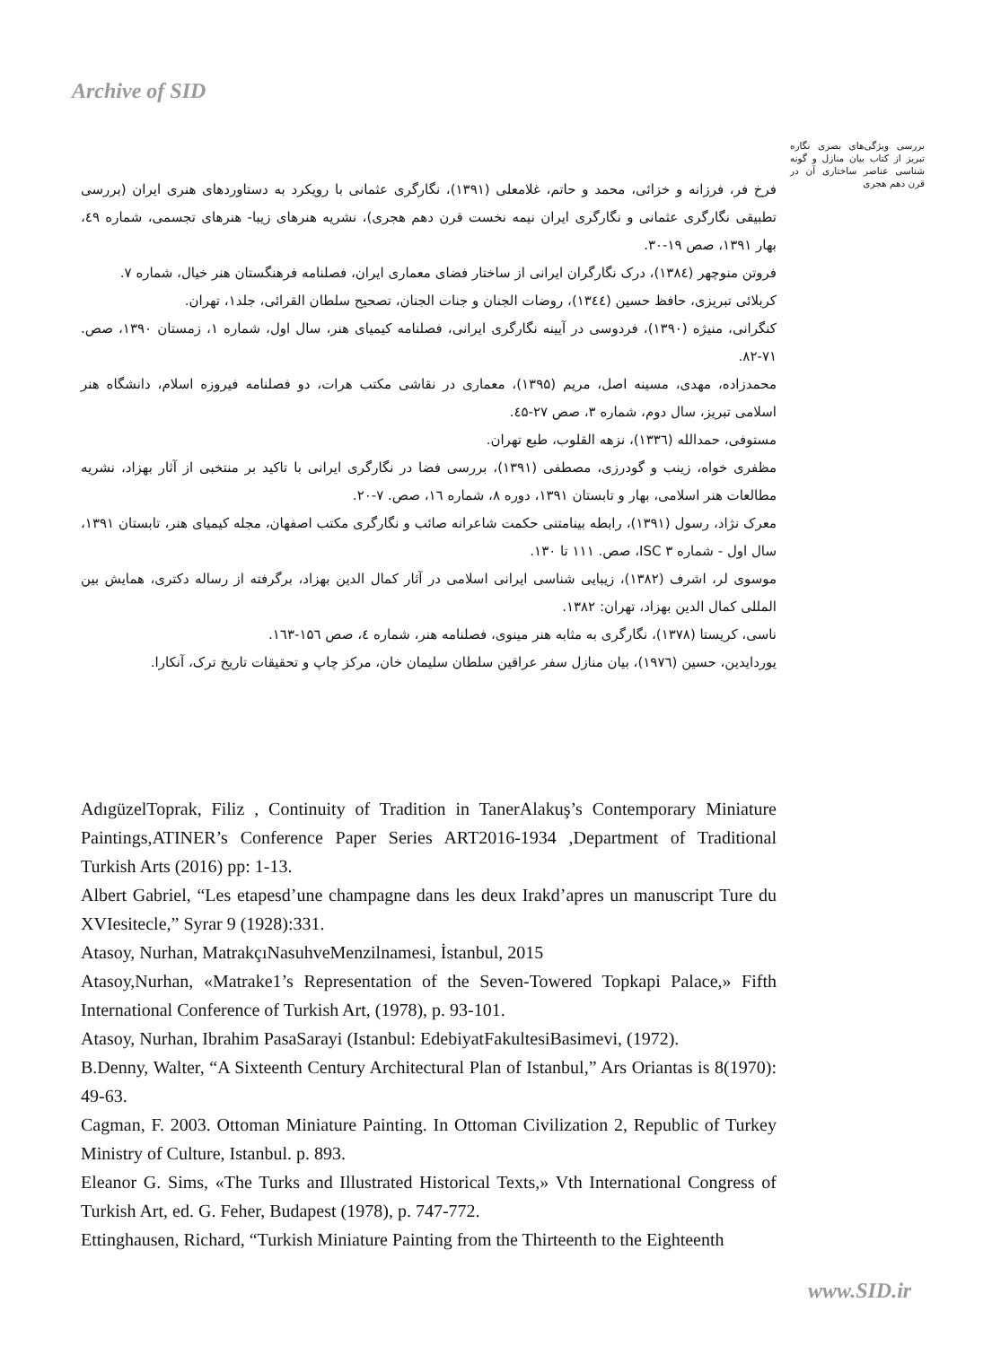Archive of SID
بررسی ویژگی‌های بصری نگاره تبریز از کتاب بیان منازل و گونه شناسی عناصر ساختاری آن در قرن دهم هجری
فرخ فر، فرزانه و خزائی، محمد و حاتم، غلامعلی (۱۳۹۱)، نگارگری عثمانی با رویکرد به دستاوردهای هنری ایران (بررسی تطبیقی نگارگری عثمانی و نگارگری ایران نیمه نخست قرن دهم هجری)، نشریه هنرهای زیبا- هنرهای تجسمی، شماره ٤۹، بهار ۱۳۹۱، صص ۱۹-۳۰.
فروتن منوچهر (۱۳۸٤)، درک نگارگران ایرانی از ساختار فضای معماری ایران، فصلنامه فرهنگستان هنر خیال، شماره ۷.
کربلائی تبریزی، حافظ حسین (۱۳٤٤)، روضات الجنان و جنات الجنان، تصحیح سلطان القرائی، جلد۱، تهران.
کنگرانی، منیژه (۱۳۹۰)، فردوسی در آیینه نگارگری ایرانی، فصلنامه کیمیای هنر، سال اول، شماره ۱، زمستان ۱۳۹۰، صص. ۷۱-۸۲.
محمدزاده، مهدی، مسینه اصل، مریم (۱۳۹۵)، معماری در نقاشی مکتب هرات، دو فصلنامه فیروزه اسلام، دانشگاه هنر اسلامی تبریز، سال دوم، شماره ۳، صص ۲۷-٤۵.
مستوفی، حمدالله (۱۳۳٦)، نزهه القلوب، طبع تهران.
مظفری خواه، زینب و گودرزی، مصطفی (۱۳۹۱)، بررسی فضا در نگارگری ایرانی با تاکید بر منتخبی از آثار بهزاد، نشریه مطالعات هنر اسلامی، بهار و تابستان ۱۳۹۱، دوره ۸، شماره ۱٦، صص. ۷-۲۰.
معرک نژاد، رسول (۱۳۹۱)، رابطه بینامتنی حکمت شاعرانه صائب و نگارگری مکتب اصفهان، مجله کیمیای هنر، تابستان ۱۳۹۱، سال اول - شماره ۳ ISC، صص. ۱۱۱ تا ۱۳۰.
موسوی لر، اشرف (۱۳۸۲)، زیبایی شناسی ایرانی اسلامی در آثار کمال الدین بهزاد، برگرفته از رساله دکتری، همایش بین المللی کمال الدین بهزاد، تهران: ۱۳۸۲.
ناسی، کریستا (۱۳۷۸)، نگارگری به مثابه هنر مینوی، فصلنامه هنر، شماره ٤، صص ۱۵٦-۱٦۳.
یوردایدین، حسین (۱۹۷٦)، بیان منازل سفر عراقین سلطان سلیمان خان، مرکز چاپ و تحقیقات تاریخ ترک، آنکارا.
AdıgüzelToprak, Filiz , Continuity of Tradition in TanerAlakuş’s Contemporary Miniature Paintings,ATINER’s Conference Paper Series ART2016-1934 ,Department of Traditional Turkish Arts (2016) pp: 1-13.
Albert Gabriel, “Les etapesd’une champagne dans les deux Irakd’apres un manuscript Ture du XVIesitecle,” Syrar 9 (1928):331.
Atasoy, Nurhan, MatrakçıNasuhveMenzilnamesi, İstanbul, 2015
Atasoy,Nurhan, «Matrake1’s Representation of the Seven-Towered Topkapi Palace,» Fifth International Conference of Turkish Art, (1978), p. 93-101.
Atasoy, Nurhan, Ibrahim PasaSarayi (Istanbul: EdebiyatFakultesiBasimevi, (1972).
B.Denny, Walter, “A Sixteenth Century Architectural Plan of Istanbul,” Ars Oriantas is 8(1970): 49-63.
Cagman, F. 2003. Ottoman Miniature Painting. In Ottoman Civilization 2, Republic of Turkey Ministry of Culture, Istanbul. p. 893.
Eleanor G. Sims, «The Turks and Illustrated Historical Texts,» Vth International Congress of Turkish Art, ed. G. Feher, Budapest (1978), p. 747-772.
Ettinghausen, Richard, “Turkish Miniature Painting from the Thirteenth to the Eighteenth
www.SID.ir